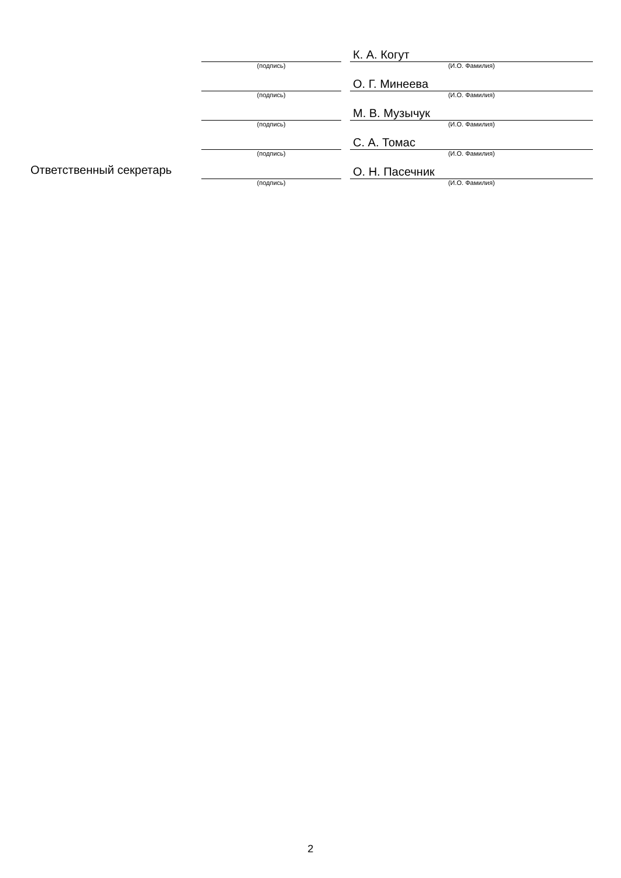| | | | К. А. Когут |
| | (подпись) | | (И.О. Фамилия) |
| | | | О. Г. Минеева |
| | (подпись) | | (И.О. Фамилия) |
| | | | М. В. Музычук |
| | (подпись) | | (И.О. Фамилия) |
| | | | С. А. Томас |
| | (подпись) | | (И.О. Фамилия) |
| Ответственный секретарь | | | О. Н. Пасечник |
| | (подпись) | | (И.О. Фамилия) |
2